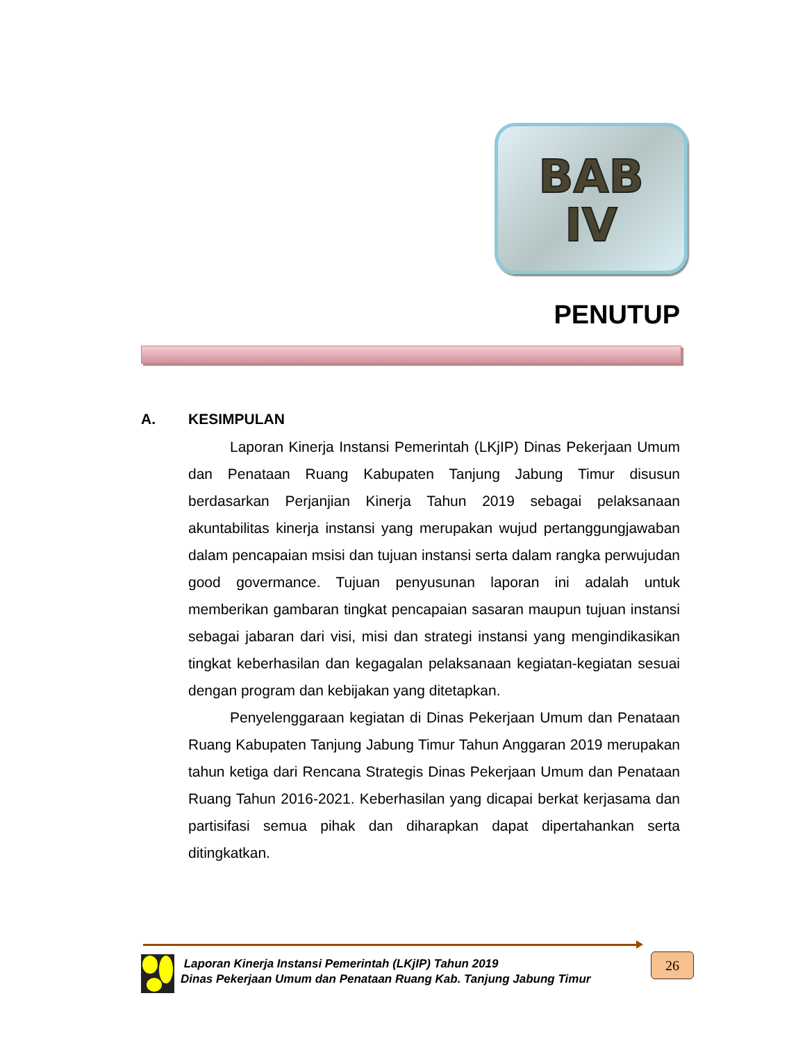BAB
IV
PENUTUP
A. KESIMPULAN
Laporan Kinerja Instansi Pemerintah (LKjIP) Dinas Pekerjaan Umum dan Penataan Ruang Kabupaten Tanjung Jabung Timur disusun berdasarkan Perjanjian Kinerja Tahun 2019 sebagai pelaksanaan akuntabilitas kinerja instansi yang merupakan wujud pertanggungjawaban dalam pencapaian msisi dan tujuan instansi serta dalam rangka perwujudan good govermance. Tujuan penyusunan laporan ini adalah untuk memberikan gambaran tingkat pencapaian sasaran maupun tujuan instansi sebagai jabaran dari visi, misi dan strategi instansi yang mengindikasikan tingkat keberhasilan dan kegagalan pelaksanaan kegiatan-kegiatan sesuai dengan program dan kebijakan yang ditetapkan.
Penyelenggaraan kegiatan di Dinas Pekerjaan Umum dan Penataan Ruang Kabupaten Tanjung Jabung Timur Tahun Anggaran 2019 merupakan tahun ketiga dari Rencana Strategis Dinas Pekerjaan Umum dan Penataan Ruang Tahun 2016-2021. Keberhasilan yang dicapai berkat kerjasama dan partisifasi semua pihak dan diharapkan dapat dipertahankan serta ditingkatkan.
Laporan Kinerja Instansi Pemerintah (LKjIP) Tahun 2019
Dinas Pekerjaan Umum dan Penataan Ruang Kab. Tanjung Jabung Timur
26